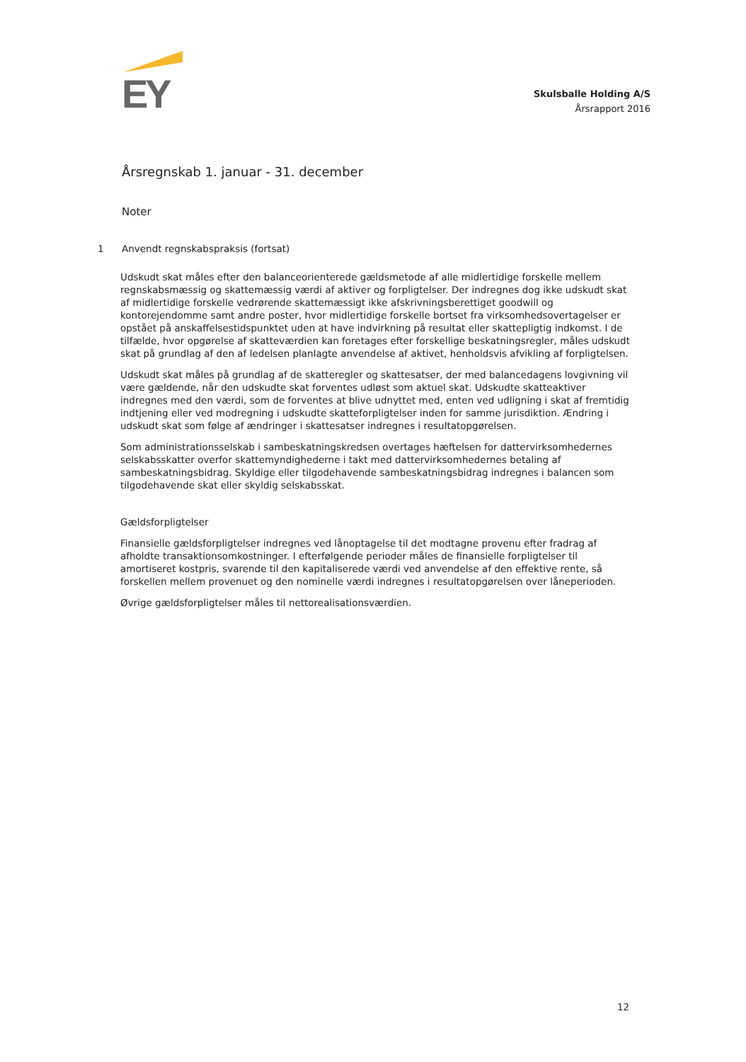EY
Skulsballe Holding A/S
Årsrapport 2016
Årsregnskab 1. januar - 31. december
Noter
1 Anvendt regnskabspraksis (fortsat)
Udskudt skat måles efter den balanceorienterede gældsmetode af alle midlertidige forskelle mellem regnskabsmæssig og skattemæssig værdi af aktiver og forpligtelser. Der indregnes dog ikke udskudt skat af midlertidige forskelle vedrørende skattemæssigt ikke afskrivningsberettiget goodwill og kontorejendomme samt andre poster, hvor midlertidige forskelle bortset fra virksomhedsovertagelser er opstået på anskaffelsestidspunktet uden at have indvirkning på resultat eller skattepligtig indkomst. I de tilfælde, hvor opgørelse af skatteværdien kan foretages efter forskellige beskatningsregler, måles udskudt skat på grundlag af den af ledelsen planlagte anvendelse af aktivet, henholdsvis afvikling af forpligtelsen.
Udskudt skat måles på grundlag af de skatteregler og skattesatser, der med balancedagens lovgivning vil være gældende, når den udskudte skat forventes udløst som aktuel skat. Udskudte skatteaktiver indregnes med den værdi, som de forventes at blive udnyttet med, enten ved udligning i skat af fremtidig indtjening eller ved modregning i udskudte skatteforpligtelser inden for samme jurisdiktion. Ændring i udskudt skat som følge af ændringer i skattesatser indregnes i resultatopgørelsen.
Som administrationsselskab i sambeskatningskredsen overtages hæftelsen for dattervirksomhedernes selskabsskatter overfor skattemyndighederne i takt med dattervirksomhedernes betaling af sambeskatningsbidrag. Skyldige eller tilgodehavende sambeskatningsbidrag indregnes i balancen som tilgodehavende skat eller skyldig selskabsskat.
Gældsforpligtelser
Finansielle gældsforpligtelser indregnes ved lånoptagelse til det modtagne provenu efter fradrag af afholdte transaktionsomkostninger. I efterfølgende perioder måles de finansielle forpligtelser til amortiseret kostpris, svarende til den kapitaliserede værdi ved anvendelse af den effektive rente, så forskellen mellem provenuet og den nominelle værdi indregnes i resultatopgørelsen over låneperioden.
Øvrige gældsforpligtelser måles til nettorealisationsværdien.
12